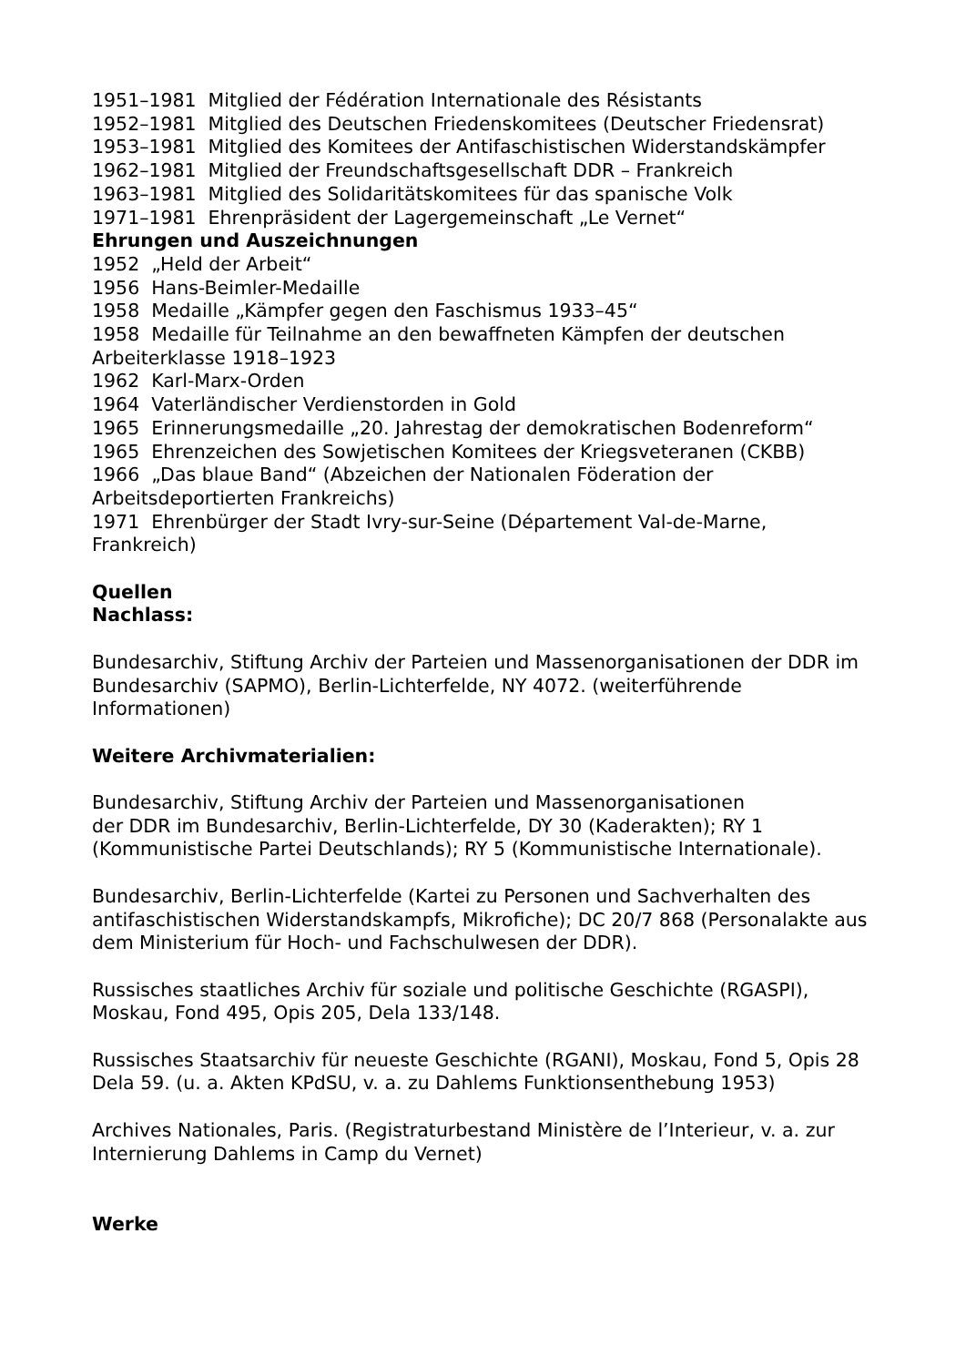1951–1981 Mitglied der Fédération Internationale des Résistants
1952–1981 Mitglied des Deutschen Friedenskomitees (Deutscher Friedensrat)
1953–1981 Mitglied des Komitees der Antifaschistischen Widerstandskämpfer
1962–1981 Mitglied der Freundschaftsgesellschaft DDR – Frankreich
1963–1981 Mitglied des Solidaritätskomitees für das spanische Volk
1971–1981 Ehrenpräsident der Lagergemeinschaft „Le Vernet“
Ehrungen und Auszeichnungen
1952 „Held der Arbeit“
1956 Hans-Beimler-Medaille
1958 Medaille „Kämpfer gegen den Faschismus 1933–45“
1958 Medaille für Teilnahme an den bewaffneten Kämpfen der deutschen Arbeiterklasse 1918–1923
1962 Karl-Marx-Orden
1964 Vaterländischer Verdienstorden in Gold
1965 Erinnerungsmedaille „20. Jahrestag der demokratischen Bodenreform“
1965 Ehrenzeichen des Sowjetischen Komitees der Kriegsveteranen (CKBB)
1966 „Das blaue Band“ (Abzeichen der Nationalen Föderation der Arbeitsdeportierten Frankreichs)
1971 Ehrenbürger der Stadt Ivry-sur-Seine (Département Val-de-Marne, Frankreich)
Quellen
Nachlass:
Bundesarchiv, Stiftung Archiv der Parteien und Massenorganisationen der DDR im Bundesarchiv (SAPMO), Berlin-Lichterfelde, NY 4072. (weiterführende Informationen)
Weitere Archivmaterialien:
Bundesarchiv, Stiftung Archiv der Parteien und Massenorganisationen
der DDR im Bundesarchiv, Berlin-Lichterfelde, DY 30 (Kaderakten); RY 1 (Kommunistische Partei Deutschlands); RY 5 (Kommunistische Internationale).
Bundesarchiv, Berlin-Lichterfelde (Kartei zu Personen und Sachverhalten des antifaschistischen Widerstandskampfs, Mikrofiche); DC 20/7 868 (Personalakte aus dem Ministerium für Hoch- und Fachschulwesen der DDR).
Russisches staatliches Archiv für soziale und politische Geschichte (RGASPI), Moskau, Fond 495, Opis 205, Dela 133/148.
Russisches Staatsarchiv für neueste Geschichte (RGANI), Moskau, Fond 5, Opis 28 Dela 59. (u. a. Akten KPdSU, v. a. zu Dahlems Funktionsenthebung 1953)
Archives Nationales, Paris. (Registraturbestand Ministère de l’Interieur, v. a. zur Internierung Dahlems in Camp du Vernet)
Werke